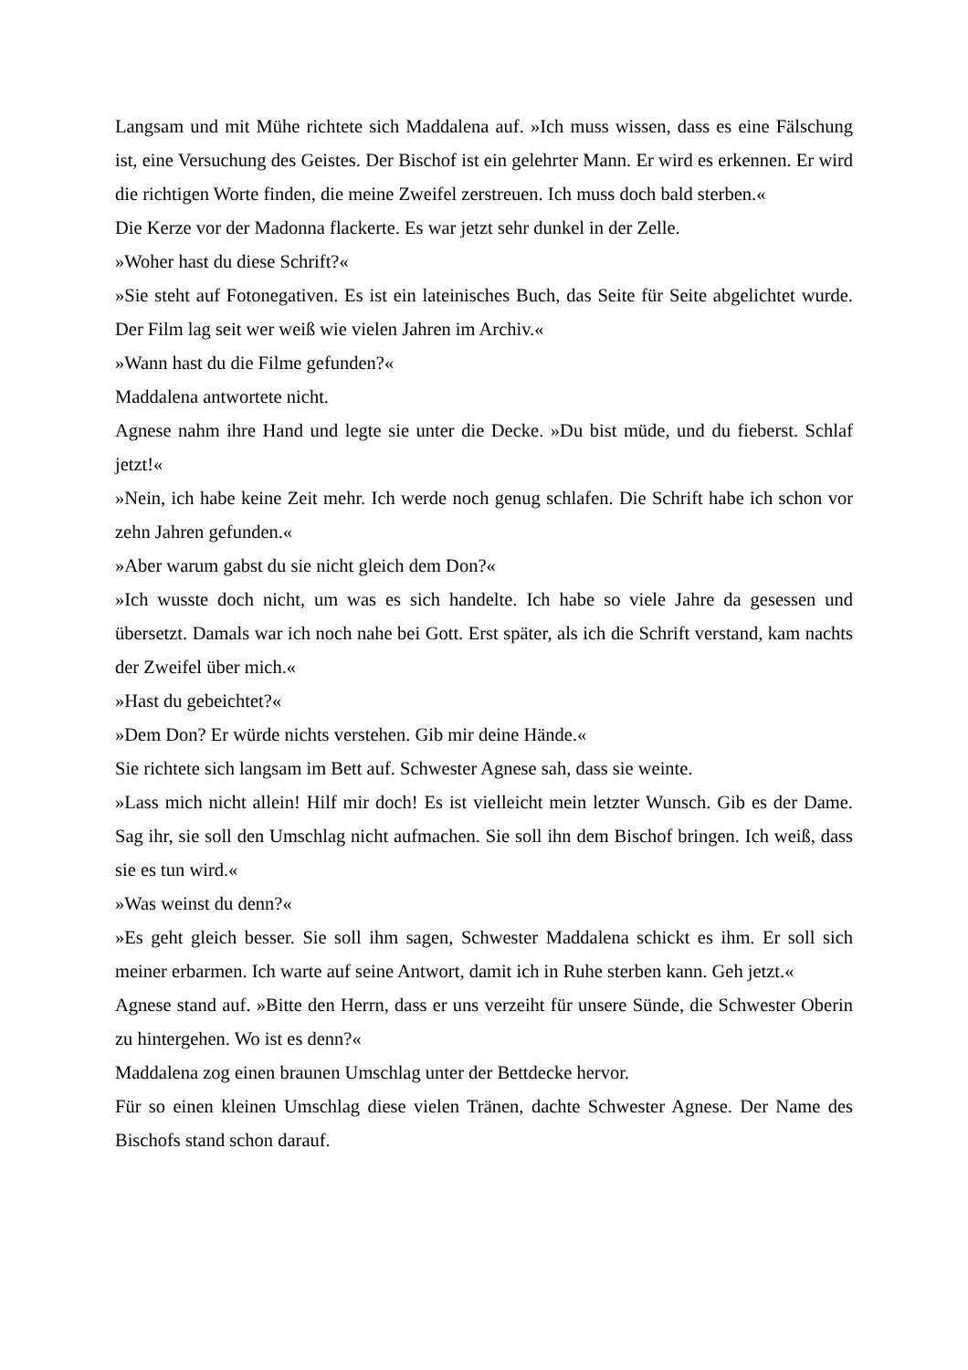Langsam und mit Mühe richtete sich Maddalena auf. »Ich muss wissen, dass es eine Fälschung ist, eine Versuchung des Geistes. Der Bischof ist ein gelehrter Mann. Er wird es erkennen. Er wird die richtigen Worte finden, die meine Zweifel zerstreuen. Ich muss doch bald sterben.«
Die Kerze vor der Madonna flackerte. Es war jetzt sehr dunkel in der Zelle.
»Woher hast du diese Schrift?«
»Sie steht auf Fotonegativen. Es ist ein lateinisches Buch, das Seite für Seite abgelichtet wurde. Der Film lag seit wer weiß wie vielen Jahren im Archiv.«
»Wann hast du die Filme gefunden?«
Maddalena antwortete nicht.
Agnese nahm ihre Hand und legte sie unter die Decke. »Du bist müde, und du fieberst. Schlaf jetzt!«
»Nein, ich habe keine Zeit mehr. Ich werde noch genug schlafen. Die Schrift habe ich schon vor zehn Jahren gefunden.«
»Aber warum gabst du sie nicht gleich dem Don?«
»Ich wusste doch nicht, um was es sich handelte. Ich habe so viele Jahre da gesessen und übersetzt. Damals war ich noch nahe bei Gott. Erst später, als ich die Schrift verstand, kam nachts der Zweifel über mich.«
»Hast du gebeichtet?«
»Dem Don? Er würde nichts verstehen. Gib mir deine Hände.«
Sie richtete sich langsam im Bett auf. Schwester Agnese sah, dass sie weinte.
»Lass mich nicht allein! Hilf mir doch! Es ist vielleicht mein letzter Wunsch. Gib es der Dame. Sag ihr, sie soll den Umschlag nicht aufmachen. Sie soll ihn dem Bischof bringen. Ich weiß, dass sie es tun wird.«
»Was weinst du denn?«
»Es geht gleich besser. Sie soll ihm sagen, Schwester Maddalena schickt es ihm. Er soll sich meiner erbarmen. Ich warte auf seine Antwort, damit ich in Ruhe sterben kann. Geh jetzt.«
Agnese stand auf. »Bitte den Herrn, dass er uns verzeiht für unsere Sünde, die Schwester Oberin zu hintergehen. Wo ist es denn?«
Maddalena zog einen braunen Umschlag unter der Bettdecke hervor.
Für so einen kleinen Umschlag diese vielen Tränen, dachte Schwester Agnese. Der Name des Bischofs stand schon darauf.